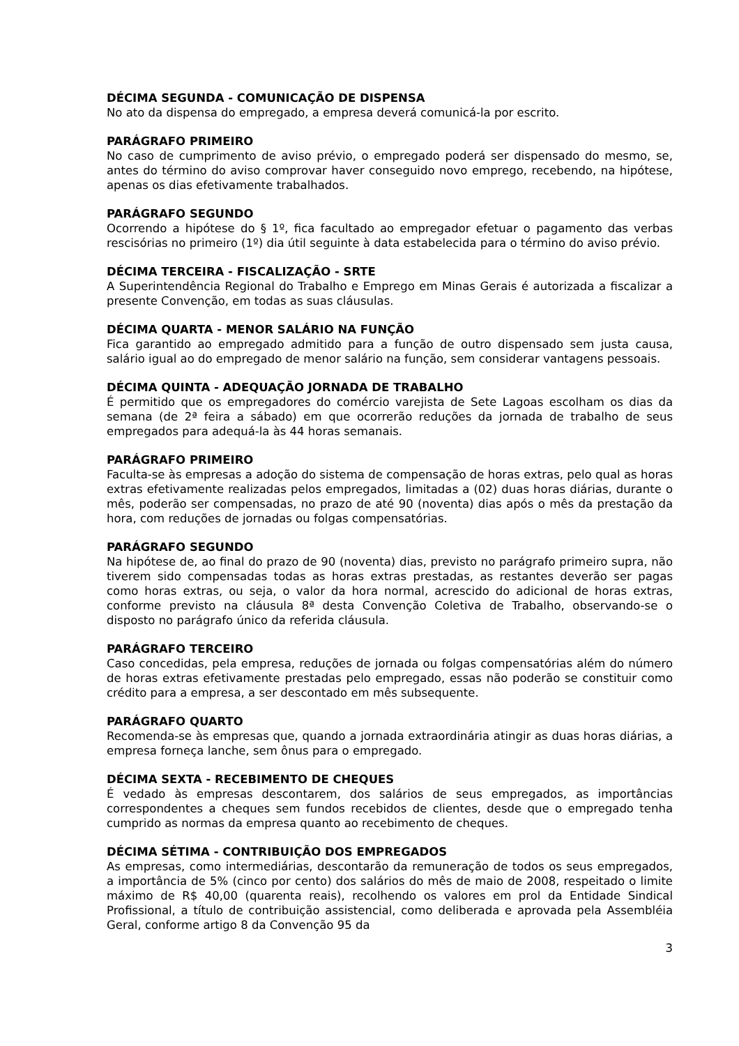DÉCIMA SEGUNDA - COMUNICAÇÃO DE DISPENSA
No ato da dispensa do empregado, a empresa deverá comunicá-la por escrito.
PARÁGRAFO PRIMEIRO
No caso de cumprimento de aviso prévio, o empregado poderá ser dispensado do mesmo, se, antes do término do aviso comprovar haver conseguido novo emprego, recebendo, na hipótese, apenas os dias efetivamente trabalhados.
PARÁGRAFO SEGUNDO
Ocorrendo a hipótese do § 1º, fica facultado ao empregador efetuar o pagamento das verbas rescisórias no primeiro (1º) dia útil seguinte à data estabelecida para o término do aviso prévio.
DÉCIMA TERCEIRA - FISCALIZAÇÃO - SRTE
A Superintendência Regional do Trabalho e Emprego em Minas Gerais é autorizada a fiscalizar a presente Convenção, em todas as suas cláusulas.
DÉCIMA QUARTA - MENOR SALÁRIO NA FUNÇÃO
Fica garantido ao empregado admitido para a função de outro dispensado sem justa causa, salário igual ao do empregado de menor salário na função, sem considerar vantagens pessoais.
DÉCIMA QUINTA - ADEQUAÇÃO JORNADA DE TRABALHO
É permitido que os empregadores do comércio varejista de Sete Lagoas escolham os dias da semana (de 2ª feira a sábado) em que ocorrerão reduções da jornada de trabalho de seus empregados para adequá-la às 44 horas semanais.
PARÁGRAFO PRIMEIRO
Faculta-se às empresas a adoção do sistema de compensação de horas extras, pelo qual as horas extras efetivamente realizadas pelos empregados, limitadas a (02) duas horas diárias, durante o mês, poderão ser compensadas, no prazo de até 90 (noventa) dias após o mês da prestação da hora, com reduções de jornadas ou folgas compensatórias.
PARÁGRAFO SEGUNDO
Na hipótese de, ao final do prazo de 90 (noventa) dias, previsto no parágrafo primeiro supra, não tiverem sido compensadas todas as horas extras prestadas, as restantes deverão ser pagas como horas extras, ou seja, o valor da hora normal, acrescido do adicional de horas extras, conforme previsto na cláusula 8ª desta Convenção Coletiva de Trabalho, observando-se o disposto no parágrafo único da referida cláusula.
PARÁGRAFO TERCEIRO
Caso concedidas, pela empresa, reduções de jornada ou folgas compensatórias além do número de horas extras efetivamente prestadas pelo empregado, essas não poderão se constituir como crédito para a empresa, a ser descontado em mês subsequente.
PARÁGRAFO QUARTO
Recomenda-se às empresas que, quando a jornada extraordinária atingir as duas horas diárias, a empresa forneça lanche, sem ônus para o empregado.
DÉCIMA SEXTA - RECEBIMENTO DE CHEQUES
É vedado às empresas descontarem, dos salários de seus empregados, as importâncias correspondentes a cheques sem fundos recebidos de clientes, desde que o empregado tenha cumprido as normas da empresa quanto ao recebimento de cheques.
DÉCIMA SÉTIMA - CONTRIBUIÇÃO DOS EMPREGADOS
As empresas, como intermediárias, descontarão da remuneração de todos os seus empregados, a importância de 5% (cinco por cento) dos salários do mês de maio de 2008, respeitado o limite máximo de R$ 40,00 (quarenta reais), recolhendo os valores em prol da Entidade Sindical Profissional, a título de contribuição assistencial, como deliberada e aprovada pela Assembléia Geral, conforme artigo 8 da Convenção 95 da
3